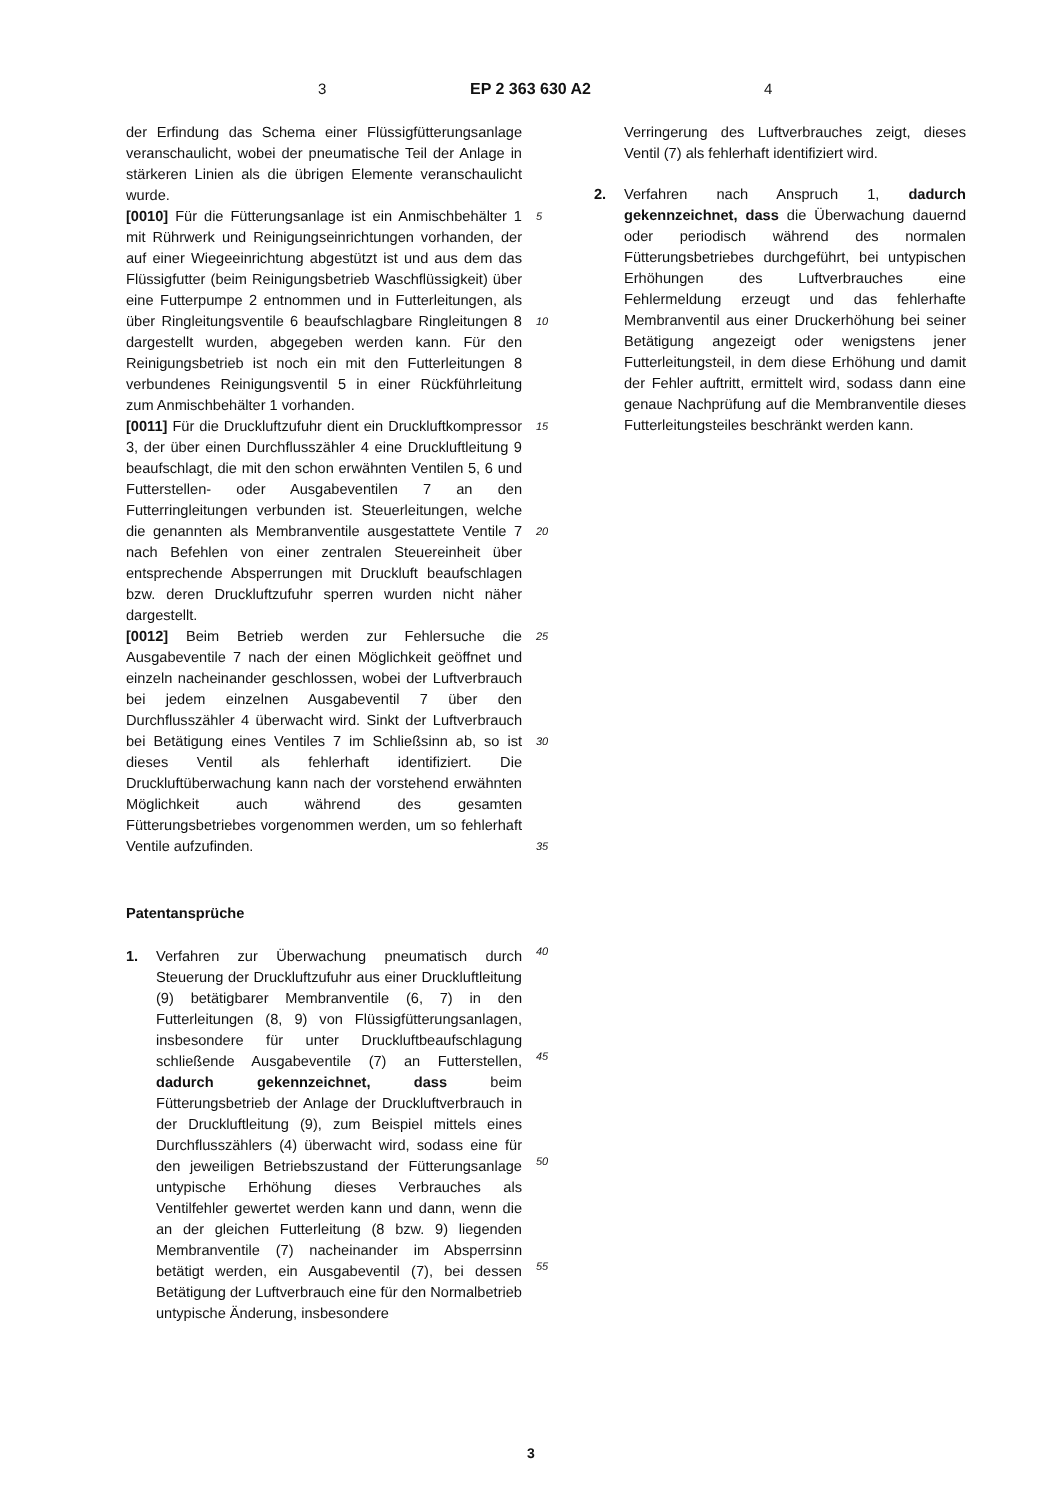3 EP 2 363 630 A2 4
der Erfindung das Schema einer Flüssigfütterungsanlage veranschaulicht, wobei der pneumatische Teil der Anlage in stärkeren Linien als die übrigen Elemente veranschaulicht wurde.
[0010] Für die Fütterungsanlage ist ein Anmischbehälter 1 mit Rührwerk und Reinigungseinrichtungen vorhanden, der auf einer Wiegeeinrichtung abgestützt ist und aus dem das Flüssigfutter (beim Reinigungsbetrieb Waschflüssigkeit) über eine Futterpumpe 2 entnommen und in Futterleitungen, als über Ringleitungsventile 6 beaufschlagbare Ringleitungen 8 dargestellt wurden, abgegeben werden kann. Für den Reinigungsbetrieb ist noch ein mit den Futterleitungen 8 verbundenes Reinigungsventil 5 in einer Rückführleitung zum Anmischbehälter 1 vorhanden.
[0011] Für die Druckluftzufuhr dient ein Druckluftkompressor 3, der über einen Durchflusszähler 4 eine Druckluftleitung 9 beaufschlagt, die mit den schon erwähnten Ventilen 5, 6 und Futterstellen- oder Ausgabeventilen 7 an den Futterringleitungen verbunden ist. Steuerleitungen, welche die genannten als Membranventile ausgestattete Ventile 7 nach Befehlen von einer zentralen Steuereinheit über entsprechende Absperrungen mit Druckluft beaufschlagen bzw. deren Druckluftzufuhr sperren wurden nicht näher dargestellt.
[0012] Beim Betrieb werden zur Fehlersuche die Ausgabeventile 7 nach der einen Möglichkeit geöffnet und einzeln nacheinander geschlossen, wobei der Luftverbrauch bei jedem einzelnen Ausgabeventil 7 über den Durchflusszähler 4 überwacht wird. Sinkt der Luftverbrauch bei Betätigung eines Ventiles 7 im Schließsinn ab, so ist dieses Ventil als fehlerhaft identifiziert. Die Druckluftüberwachung kann nach der vorstehend erwähnten Möglichkeit auch während des gesamten Fütterungsbetriebes vorgenommen werden, um so fehlerhaft Ventile aufzufinden.
Patentansprüche
1. Verfahren zur Überwachung pneumatisch durch Steuerung der Druckluftzufuhr aus einer Druckluftleitung (9) betätigbarer Membranventile (6, 7) in den Futterleitungen (8, 9) von Flüssigfütterungsanlagen, insbesondere für unter Druckluftbeaufschlagung schließende Ausgabeventile (7) an Futterstellen, dadurch gekennzeichnet, dass beim Fütterungsbetrieb der Anlage der Druckluftverbrauch in der Druckluftleitung (9), zum Beispiel mittels eines Durchflusszählers (4) überwacht wird, sodass eine für den jeweiligen Betriebszustand der Fütterungsanlage untypische Erhöhung dieses Verbrauches als Ventilfehler gewertet werden kann und dann, wenn die an der gleichen Futterleitung (8 bzw. 9) liegenden Membranventile (7) nacheinander im Absperrsinn betätigt werden, ein Ausgabeventil (7), bei dessen Betätigung der Luftverbrauch eine für den Normalbetrieb untypische Änderung, insbesondere
5
10
15
20
25
30
35
40
45
50
55
Verringerung des Luftverbrauches zeigt, dieses Ventil (7) als fehlerhaft identifiziert wird.
2. Verfahren nach Anspruch 1, dadurch gekennzeichnet, dass die Überwachung dauernd oder periodisch während des normalen Fütterungsbetriebes durchgeführt, bei untypischen Erhöhungen des Luftverbrauches eine Fehlermeldung erzeugt und das fehlerhafte Membranventil aus einer Druckerhöhung bei seiner Betätigung angezeigt oder wenigstens jener Futterleitungsteil, in dem diese Erhöhung und damit der Fehler auftritt, ermittelt wird, sodass dann eine genaue Nachprüfung auf die Membranventile dieses Futterleitungsteiles beschränkt werden kann.
3